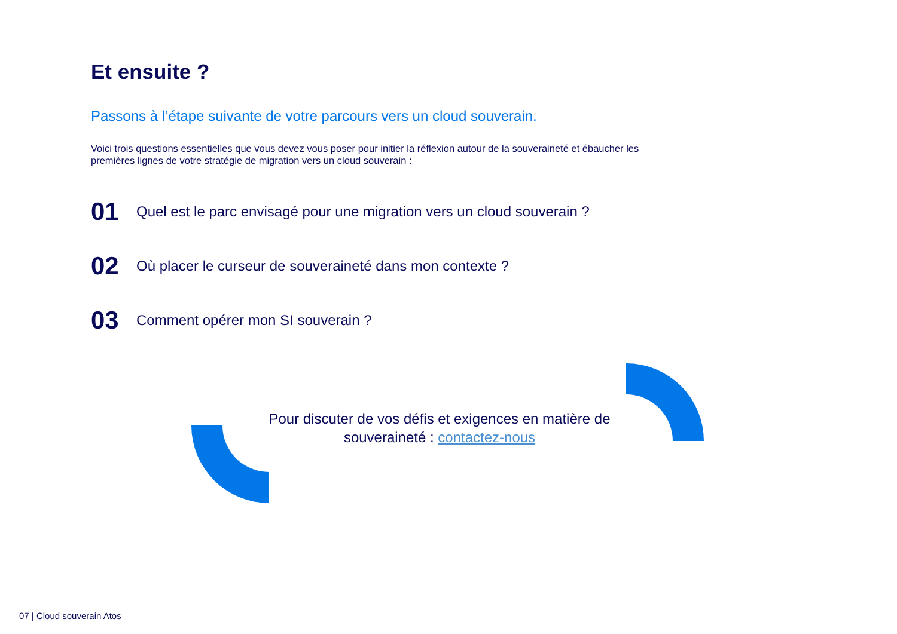Et ensuite ?
Passons à l’étape suivante de votre parcours vers un cloud souverain.
Voici trois questions essentielles que vous devez vous poser pour initier la réflexion autour de la souveraineté et ébaucher les premières lignes de votre stratégie de migration vers un cloud souverain :
01 Quel est le parc envisagé pour une migration vers un cloud souverain ?
02 Où placer le curseur de souveraineté dans mon contexte ?
03 Comment opérer mon SI souverain ?
Pour discuter de vos défis et exigences en matière de souveraineté : contactez-nous
07 | Cloud souverain Atos